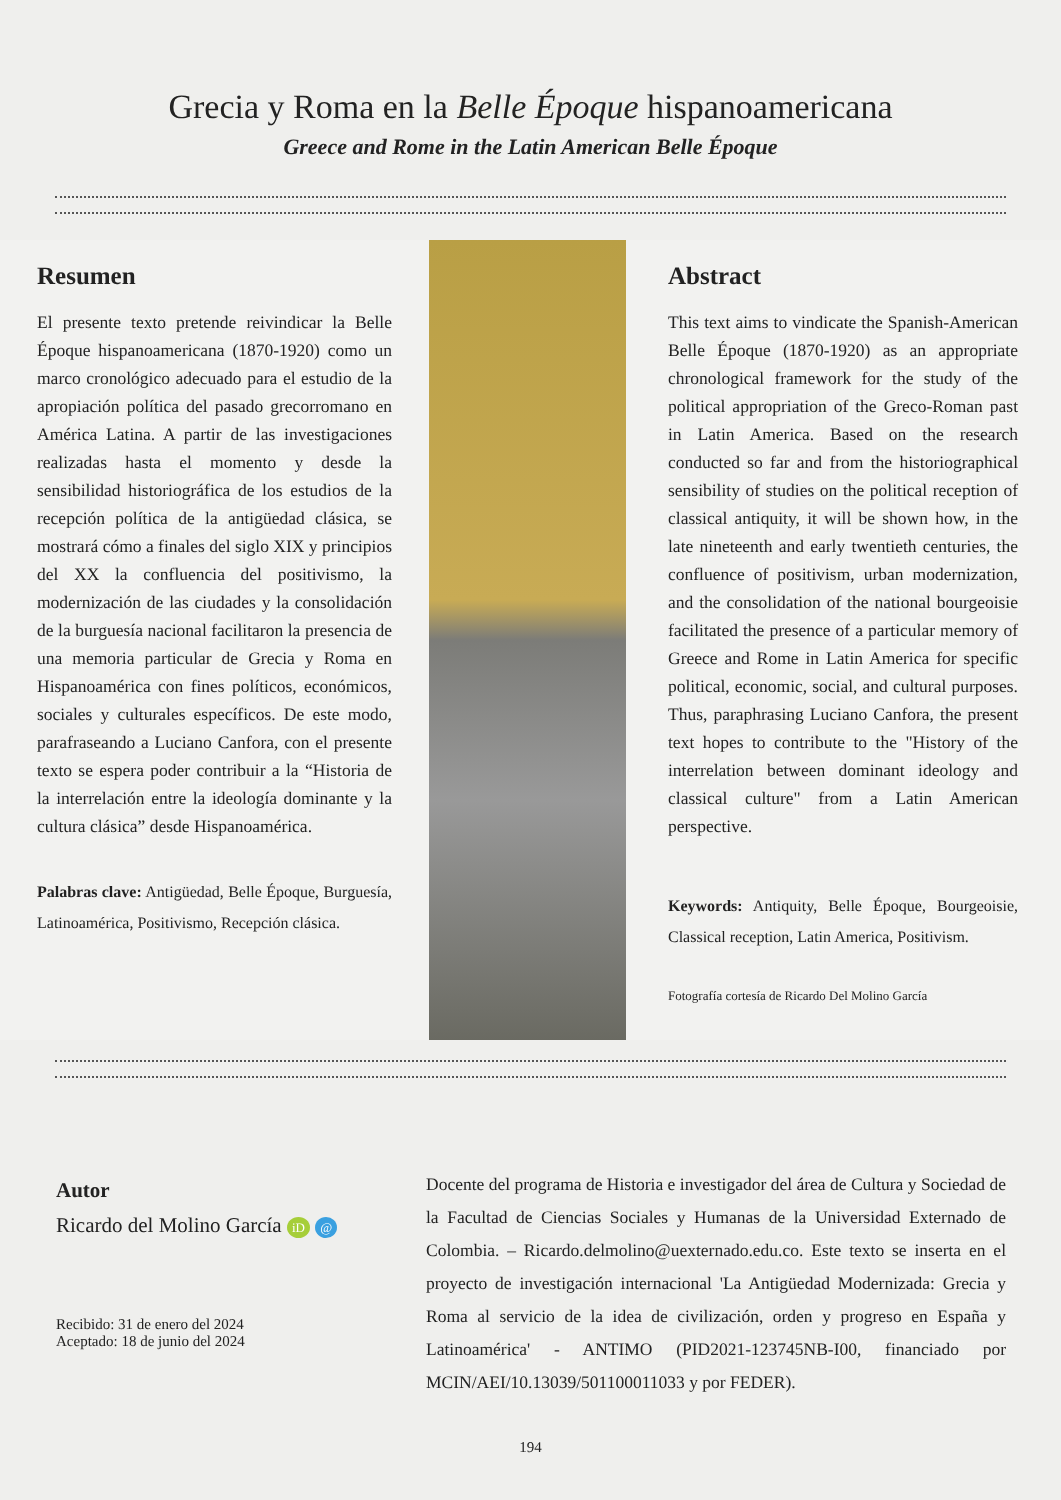Grecia y Roma en la Belle Époque hispanoamericana
Greece and Rome in the Latin American Belle Époque
Resumen
El presente texto pretende reivindicar la Belle Époque hispanoamericana (1870-1920) como un marco cronológico adecuado para el estudio de la apropiación política del pasado grecorromano en América Latina. A partir de las investigaciones realizadas hasta el momento y desde la sensibilidad historiográfica de los estudios de la recepción política de la antigüedad clásica, se mostrará cómo a finales del siglo XIX y principios del XX la confluencia del positivismo, la modernización de las ciudades y la consolidación de la burguesía nacional facilitaron la presencia de una memoria particular de Grecia y Roma en Hispanoamérica con fines políticos, económicos, sociales y culturales específicos. De este modo, parafraseando a Luciano Canfora, con el presente texto se espera poder contribuir a la “Historia de la interrelación entre la ideología dominante y la cultura clásica” desde Hispanoamérica.
Palabras clave: Antigüedad, Belle Époque, Burguesía, Latinoamérica, Positivismo, Recepción clásica.
Abstract
This text aims to vindicate the Spanish-American Belle Époque (1870-1920) as an appropriate chronological framework for the study of the political appropriation of the Greco-Roman past in Latin America. Based on the research conducted so far and from the historiographical sensibility of studies on the political reception of classical antiquity, it will be shown how, in the late nineteenth and early twentieth centuries, the confluence of positivism, urban modernization, and the consolidation of the national bourgeoisie facilitated the presence of a particular memory of Greece and Rome in Latin America for specific political, economic, social, and cultural purposes. Thus, paraphrasing Luciano Canfora, the present text hopes to contribute to the "History of the interrelation between dominant ideology and classical culture" from a Latin American perspective.
Keywords: Antiquity, Belle Époque, Bourgeoisie, Classical reception, Latin America, Positivism.
Fotografía cortesía de Ricardo Del Molino García
Autor
Ricardo del Molino García iD @
Recibido: 31 de enero del 2024
Aceptado: 18 de junio del 2024
Docente del programa de Historia e investigador del área de Cultura y Sociedad de la Facultad de Ciencias Sociales y Humanas de la Universidad Externado de Colombia. – Ricardo.delmolino@uexternado.edu.co. Este texto se inserta en el proyecto de investigación internacional 'La Antigüedad Modernizada: Grecia y Roma al servicio de la idea de civilización, orden y progreso en España y Latinoamérica' - ANTIMO (PID2021-123745NB-I00, financiado por MCIN/AEI/10.13039/501100011033 y por FEDER).
194